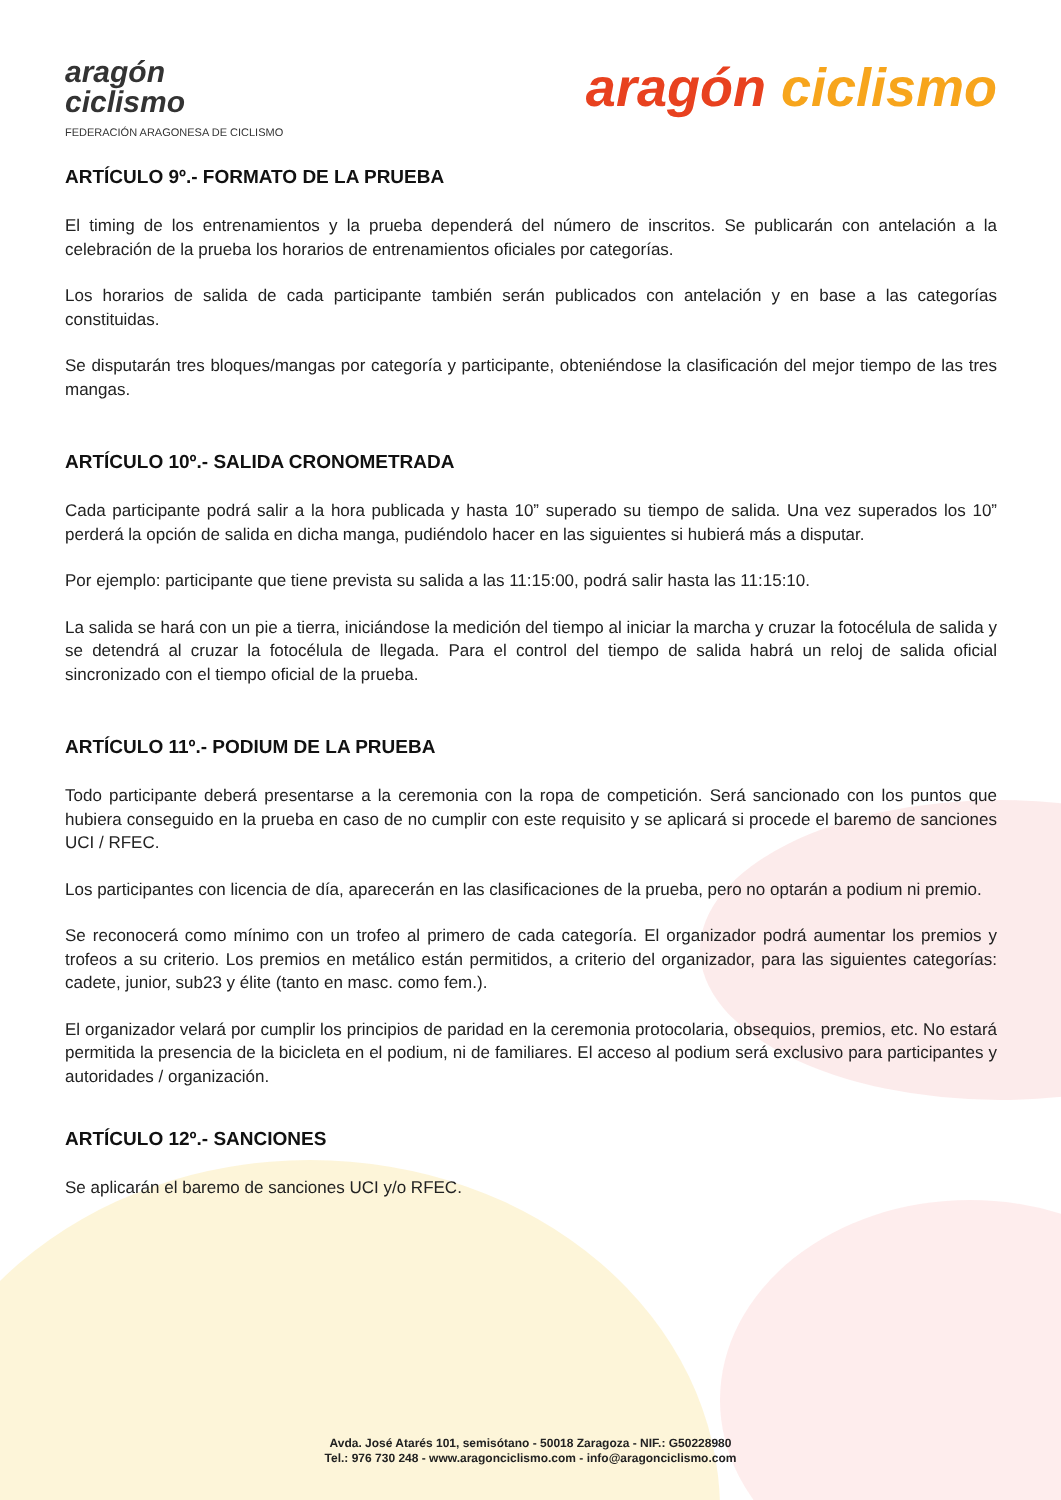aragón
ciclismo
FEDERACIÓN ARAGONESA DE CICLISMO
aragón ciclismo
ARTÍCULO 9º.- FORMATO DE LA PRUEBA
El timing de los entrenamientos y la prueba dependerá del número de inscritos. Se publicarán con antelación a la celebración de la prueba los horarios de entrenamientos oficiales por categorías.
Los horarios de salida de cada participante también serán publicados con antelación y en base a las categorías constituidas.
Se disputarán tres bloques/mangas por categoría y participante, obteniéndose la clasificación del mejor tiempo de las tres mangas.
ARTÍCULO 10º.- SALIDA CRONOMETRADA
Cada participante podrá salir a la hora publicada y hasta 10” superado su tiempo de salida. Una vez superados los 10” perderá la opción de salida en dicha manga, pudiéndolo hacer en las siguientes si hubierá más a disputar.
Por ejemplo: participante que tiene prevista su salida a las 11:15:00, podrá salir hasta las 11:15:10.
La salida se hará con un pie a tierra, iniciándose la medición del tiempo al iniciar la marcha y cruzar la fotocélula de salida y se detendrá al cruzar la fotocélula de llegada. Para el control del tiempo de salida habrá un reloj de salida oficial sincronizado con el tiempo oficial de la prueba.
ARTÍCULO 11º.- PODIUM DE LA PRUEBA
Todo participante deberá presentarse a la ceremonia con la ropa de competición. Será sancionado con los puntos que hubiera conseguido en la prueba en caso de no cumplir con este requisito y se aplicará si procede el baremo de sanciones UCI / RFEC.
Los participantes con licencia de día, aparecerán en las clasificaciones de la prueba, pero no optarán a podium ni premio.
Se reconocerá como mínimo con un trofeo al primero de cada categoría. El organizador podrá aumentar los premios y trofeos a su criterio. Los premios en metálico están permitidos, a criterio del organizador, para las siguientes categorías: cadete, junior, sub23 y élite (tanto en masc. como fem.).
El organizador velará por cumplir los principios de paridad en la ceremonia protocolaria, obsequios, premios, etc. No estará permitida la presencia de la bicicleta en el podium, ni de familiares. El acceso al podium será exclusivo para participantes y autoridades / organización.
ARTÍCULO 12º.- SANCIONES
Se aplicarán el baremo de sanciones UCI y/o RFEC.
Avda. José Atarés 101, semisótano - 50018 Zaragoza - NIF.: G50228980
Tel.: 976 730 248 - www.aragonciclismo.com - info@aragonciclismo.com